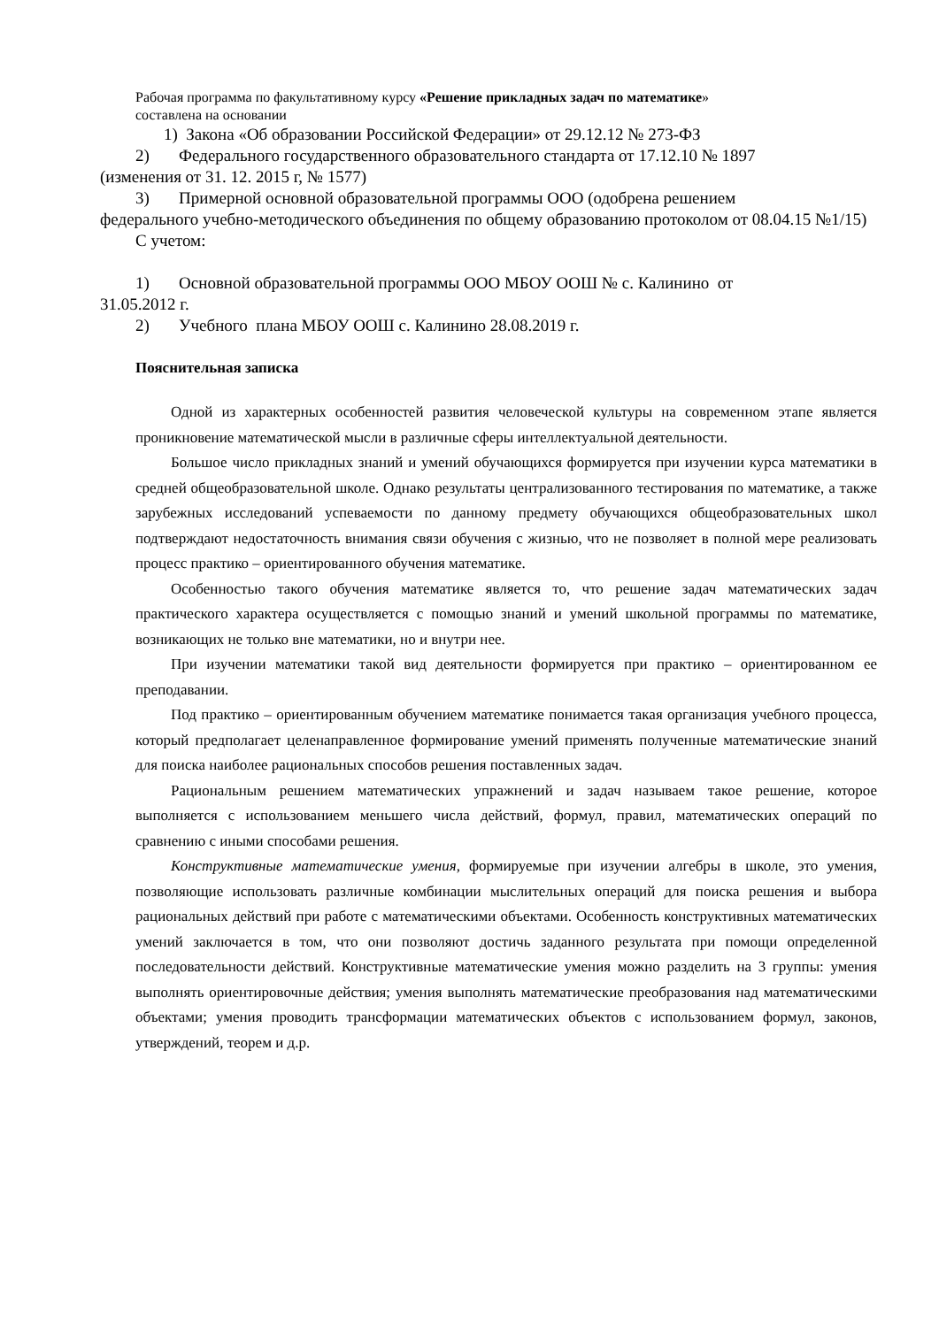Рабочая программа по факультативному курсу «Решение прикладных задач по математике»
составлена на основании
1) Закона «Об образовании Российской Федерации» от 29.12.12 № 273-ФЗ
2) Федерального государственного образовательного стандарта от 17.12.10 № 1897
(изменения от 31. 12. 2015 г, № 1577)
3) Примерной основной образовательной программы ООО (одобрена решением
федерального учебно-методического объединения по общему образованию протоколом от 08.04.15 №1/15)
С учетом:
1) Основной образовательной программы ООО МБОУ ООШ № с. Калинино от
31.05.2012 г.
2) Учебного плана МБОУ ООШ с. Калинино 28.08.2019 г.
Пояснительная записка
Одной из характерных особенностей развития человеческой культуры на современном этапе является проникновение математической мысли в различные сферы интеллектуальной деятельности.
Большое число прикладных знаний и умений обучающихся формируется при изучении курса математики в средней общеобразовательной школе. Однако результаты централизованного тестирования по математике, а также зарубежных исследований успеваемости по данному предмету обучающихся общеобразовательных школ подтверждают недостаточность внимания связи обучения с жизнью, что не позволяет в полной мере реализовать процесс практико – ориентированного обучения математике.
Особенностью такого обучения математике является то, что решение задач математических задач практического характера осуществляется с помощью знаний и умений школьной программы по математике, возникающих не только вне математики, но и внутри нее.
При изучении математики такой вид деятельности формируется при практико – ориентированном ее преподавании.
Под практико – ориентированным обучением математике понимается такая организация учебного процесса, который предполагает целенаправленное формирование умений применять полученные математические знаний для поиска наиболее рациональных способов решения поставленных задач.
Рациональным решением математических упражнений и задач называем такое решение, которое выполняется с использованием меньшего числа действий, формул, правил, математических операций по сравнению с иными способами решения.
Конструктивные математические умения, формируемые при изучении алгебры в школе, это умения, позволяющие использовать различные комбинации мыслительных операций для поиска решения и выбора рациональных действий при работе с математическими объектами. Особенность конструктивных математических умений заключается в том, что они позволяют достичь заданного результата при помощи определенной последовательности действий. Конструктивные математические умения можно разделить на 3 группы: умения выполнять ориентировочные действия; умения выполнять математические преобразования над математическими объектами; умения проводить трансформации математических объектов с использованием формул, законов, утверждений, теорем и д.р.